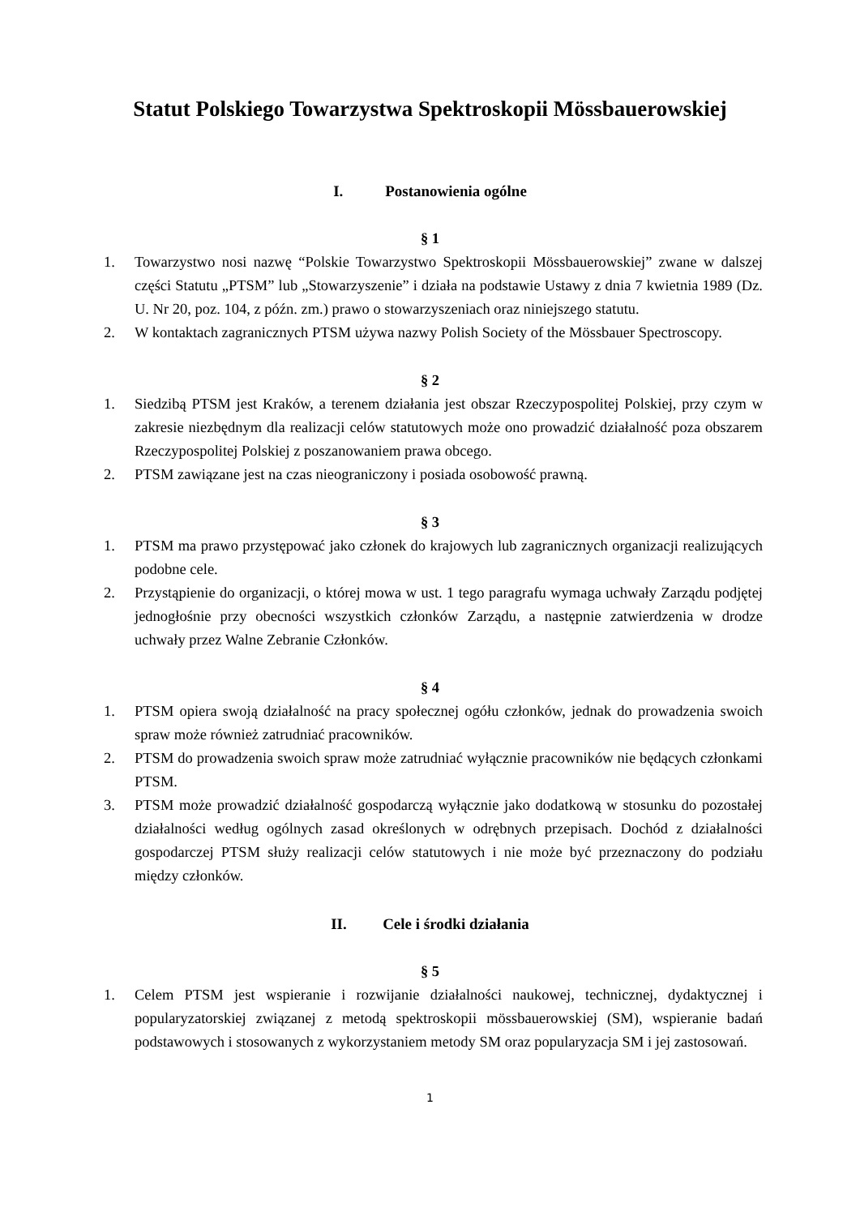Statut Polskiego Towarzystwa Spektroskopii Mössbauerowskiej
I. Postanowienia ogólne
§ 1
1. Towarzystwo nosi nazwę “Polskie Towarzystwo Spektroskopii Mössbauerowskiej” zwane w dalszej części Statutu „PTSM” lub „Stowarzyszenie” i działa na podstawie Ustawy z dnia 7 kwietnia 1989 (Dz. U. Nr 20, poz. 104, z późn. zm.) prawo o stowarzyszeniach oraz niniejszego statutu.
2. W kontaktach zagranicznych PTSM używa nazwy Polish Society of the Mössbauer Spectroscopy.
§ 2
1. Siedzibą PTSM jest Kraków, a terenem działania jest obszar Rzeczypospolitej Polskiej, przy czym w zakresie niezbędnym dla realizacji celów statutowych może ono prowadzić działalność poza obszarem Rzeczypospolitej Polskiej z poszanowaniem prawa obcego.
2. PTSM zawiązane jest na czas nieograniczony i posiada osobowość prawną.
§ 3
1. PTSM ma prawo przystępować jako członek do krajowych lub zagranicznych organizacji realizujących podobne cele.
2. Przystąpienie do organizacji, o której mowa w ust. 1 tego paragrafu wymaga uchwały Zarządu podjętej jednogłośnie przy obecności wszystkich członków Zarządu, a następnie zatwierdzenia w drodze uchwały przez Walne Zebranie Członków.
§ 4
1. PTSM opiera swoją działalność na pracy społecznej ogółu członków, jednak do prowadzenia swoich spraw może również zatrudniać pracowników.
2. PTSM do prowadzenia swoich spraw może zatrudniać wyłącznie pracowników nie będących członkami PTSM.
3. PTSM może prowadzić działalność gospodarczą wyłącznie jako dodatkową w stosunku do pozostałej działalności według ogólnych zasad określonych w odrębnych przepisach. Dochód z działalności gospodarczej PTSM służy realizacji celów statutowych i nie może być przeznaczony do podziału między członków.
II. Cele i środki działania
§ 5
1. Celem PTSM jest wspieranie i rozwijanie działalności naukowej, technicznej, dydaktycznej i popularyzatorskiej związanej z metodą spektroskopii mössbauerowskiej (SM), wspieranie badań podstawowych i stosowanych z wykorzystaniem metody SM oraz popularyzacja SM i jej zastosowań.
1